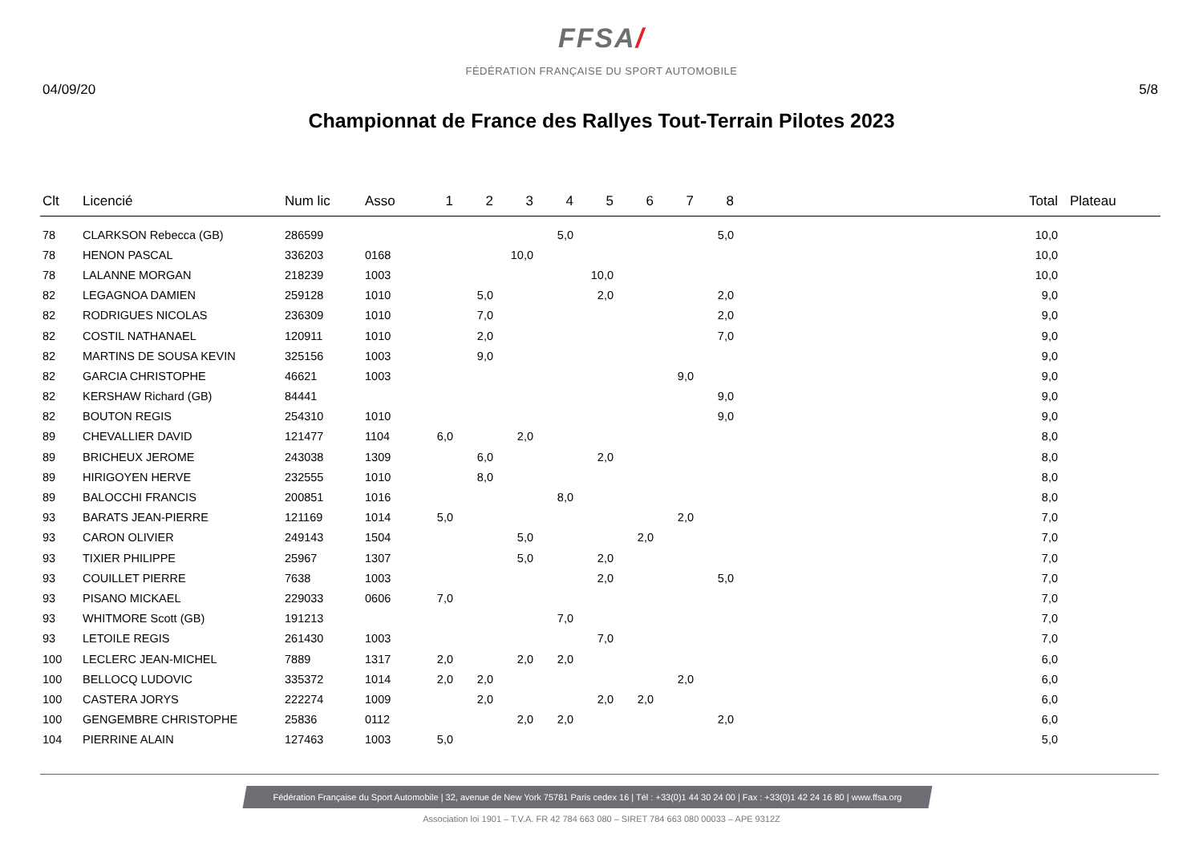FFSA/
FÉDÉRATION FRANÇAISE DU SPORT AUTOMOBILE
04/09/20 5/8
Championnat de France des Rallyes Tout-Terrain Pilotes 2023
| Clt | Licencié | Num lic | Asso | 1 | 2 | 3 | 4 | 5 | 6 | 7 | 8 | Total | Plateau |
| --- | --- | --- | --- | --- | --- | --- | --- | --- | --- | --- | --- | --- | --- |
| 78 | CLARKSON Rebecca (GB) | 286599 | | | | | 5,0 | | | | 5,0 | 10,0 | |
| 78 | HENON PASCAL | 336203 | 0168 | | | 10,0 | | | | | | 10,0 | |
| 78 | LALANNE MORGAN | 218239 | 1003 | | | | | 10,0 | | | | 10,0 | |
| 82 | LEGAGNOA DAMIEN | 259128 | 1010 | | 5,0 | | | 2,0 | | | 2,0 | 9,0 | |
| 82 | RODRIGUES NICOLAS | 236309 | 1010 | | 7,0 | | | | | | 2,0 | 9,0 | |
| 82 | COSTIL NATHANAEL | 120911 | 1010 | | 2,0 | | | | | | 7,0 | 9,0 | |
| 82 | MARTINS DE SOUSA KEVIN | 325156 | 1003 | | 9,0 | | | | | | | 9,0 | |
| 82 | GARCIA CHRISTOPHE | 46621 | 1003 | | | | | | | 9,0 | | 9,0 | |
| 82 | KERSHAW Richard (GB) | 84441 | | | | | | | | | 9,0 | 9,0 | |
| 82 | BOUTON REGIS | 254310 | 1010 | | | | | | | | 9,0 | 9,0 | |
| 89 | CHEVALLIER DAVID | 121477 | 1104 | 6,0 | | 2,0 | | | | | | 8,0 | |
| 89 | BRICHEUX JEROME | 243038 | 1309 | | 6,0 | | | 2,0 | | | | 8,0 | |
| 89 | HIRIGOYEN HERVE | 232555 | 1010 | | 8,0 | | | | | | | 8,0 | |
| 89 | BALOCCHI FRANCIS | 200851 | 1016 | | | | 8,0 | | | | | 8,0 | |
| 93 | BARATS JEAN-PIERRE | 121169 | 1014 | 5,0 | | | | | | 2,0 | | 7,0 | |
| 93 | CARON OLIVIER | 249143 | 1504 | | | 5,0 | | | 2,0 | | | 7,0 | |
| 93 | TIXIER PHILIPPE | 25967 | 1307 | | | 5,0 | | 2,0 | | | | 7,0 | |
| 93 | COUILLET PIERRE | 7638 | 1003 | | | | | 2,0 | | | 5,0 | 7,0 | |
| 93 | PISANO MICKAEL | 229033 | 0606 | 7,0 | | | | | | | | 7,0 | |
| 93 | WHITMORE Scott (GB) | 191213 | | | | | 7,0 | | | | | 7,0 | |
| 93 | LETOILE REGIS | 261430 | 1003 | | | | | 7,0 | | | | 7,0 | |
| 100 | LECLERC JEAN-MICHEL | 7889 | 1317 | 2,0 | | 2,0 | 2,0 | | | | | 6,0 | |
| 100 | BELLOCQ LUDOVIC | 335372 | 1014 | 2,0 | 2,0 | | | | | 2,0 | | 6,0 | |
| 100 | CASTERA JORYS | 222274 | 1009 | | 2,0 | | | 2,0 | 2,0 | | | 6,0 | |
| 100 | GENGEMBRE CHRISTOPHE | 25836 | 0112 | | | 2,0 | 2,0 | | | | 2,0 | 6,0 | |
| 104 | PIERRINE ALAIN | 127463 | 1003 | 5,0 | | | | | | | | 5,0 | |
Fédération Française du Sport Automobile | 32, avenue de New York 75781 Paris cedex 16 | Tél : +33(0)1 44 30 24 00 | Fax : +33(0)1 42 24 16 80 | www.ffsa.org
Association loi 1901 – T.V.A. FR 42 784 663 080 – SIRET 784 663 080 00033 – APE 9312Z